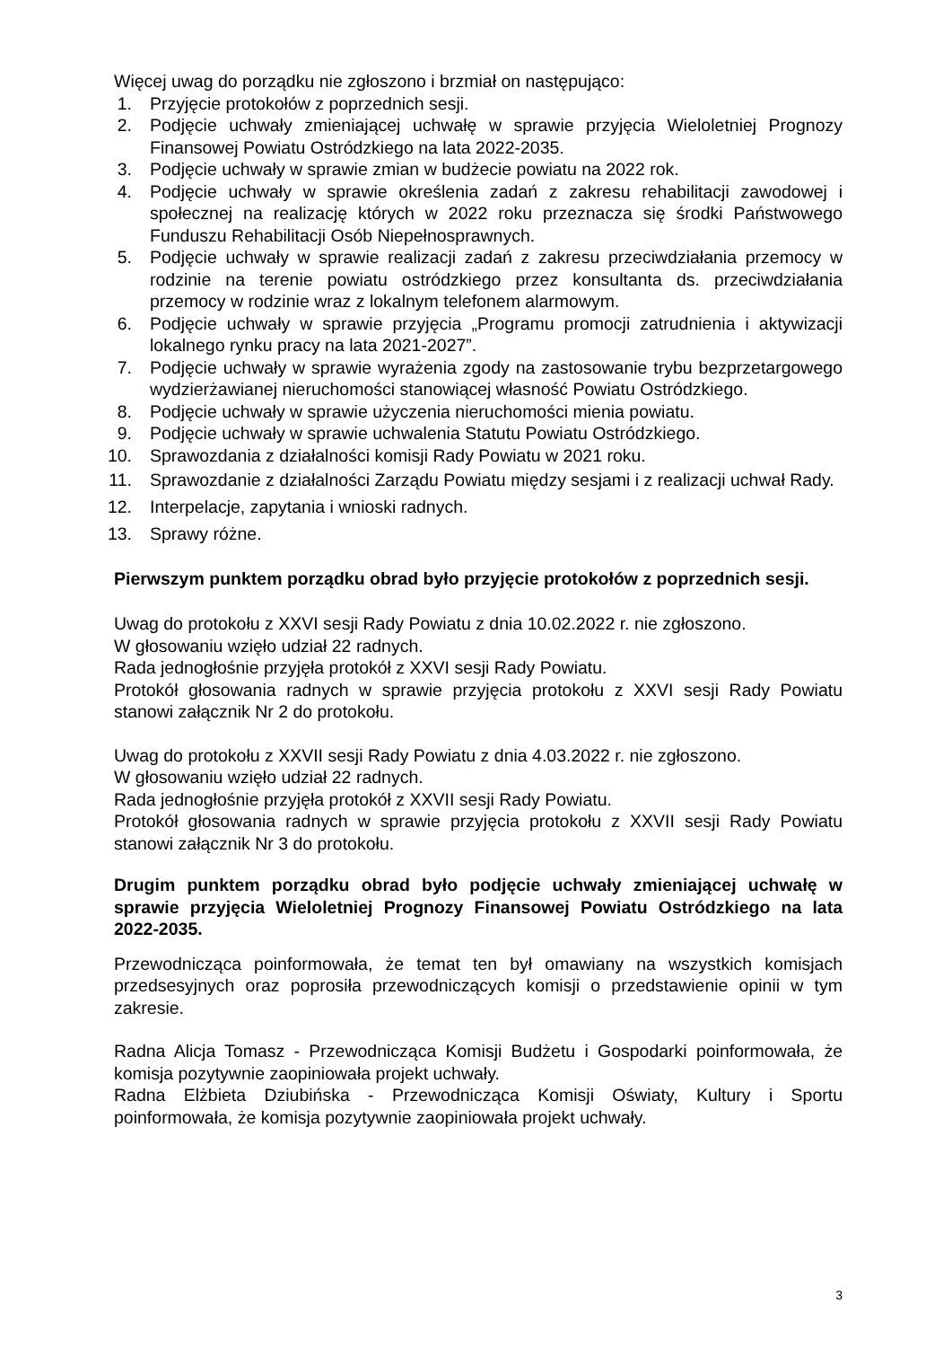Więcej uwag do porządku nie zgłoszono i brzmiał on następująco:
1. Przyjęcie protokołów z poprzednich sesji.
2. Podjęcie uchwały zmieniającej uchwałę w sprawie przyjęcia Wieloletniej Prognozy Finansowej Powiatu Ostródzkiego na lata 2022-2035.
3. Podjęcie uchwały w sprawie zmian w budżecie powiatu na 2022 rok.
4. Podjęcie uchwały w sprawie określenia zadań z zakresu rehabilitacji zawodowej i społecznej na realizację których w 2022 roku przeznacza się środki Państwowego Funduszu Rehabilitacji Osób Niepełnosprawnych.
5. Podjęcie uchwały w sprawie realizacji zadań z zakresu przeciwdziałania przemocy w rodzinie na terenie powiatu ostródzkiego przez konsultanta ds. przeciwdziałania przemocy w rodzinie wraz z lokalnym telefonem alarmowym.
6. Podjęcie uchwały w sprawie przyjęcia „Programu promocji zatrudnienia i aktywizacji lokalnego rynku pracy na lata 2021-2027”.
7. Podjęcie uchwały w sprawie wyrażenia zgody na zastosowanie trybu bezprzetargowego wydzierżawianej nieruchomości stanowiącej własność Powiatu Ostródzkiego.
8. Podjęcie uchwały w sprawie użyczenia nieruchomości mienia powiatu.
9. Podjęcie uchwały w sprawie uchwalenia Statutu Powiatu Ostródzkiego.
10. Sprawozdania z działalności komisji Rady Powiatu w 2021 roku.
11. Sprawozdanie z działalności Zarządu Powiatu między sesjami i z realizacji uchwał Rady.
12. Interpelacje, zapytania i wnioski radnych.
13. Sprawy różne.
Pierwszym punktem porządku obrad było przyjęcie protokołów z poprzednich sesji.
Uwag do protokołu z XXVI sesji Rady Powiatu z dnia 10.02.2022 r. nie zgłoszono.
W głosowaniu wzięło udział 22 radnych.
Rada jednogłośnie przyjęła protokół z XXVI sesji Rady Powiatu.
Protokół głosowania radnych w sprawie przyjęcia protokołu z XXVI sesji Rady Powiatu stanowi załącznik Nr 2 do protokołu.
Uwag do protokołu z XXVII sesji Rady Powiatu z dnia 4.03.2022 r. nie zgłoszono.
W głosowaniu wzięło udział 22 radnych.
Rada jednogłośnie przyjęła protokół z XXVII sesji Rady Powiatu.
Protokół głosowania radnych w sprawie przyjęcia protokołu z XXVII sesji Rady Powiatu stanowi załącznik Nr 3 do protokołu.
Drugim punktem porządku obrad było podjęcie uchwały zmieniającej uchwałę w sprawie przyjęcia Wieloletniej Prognozy Finansowej Powiatu Ostródzkiego na lata 2022-2035.
Przewodnicząca poinformowała, że temat ten był omawiany na wszystkich komisjach przedsesyjnych oraz poprosiła przewodniczących komisji o przedstawienie opinii w tym zakresie.
Radna Alicja Tomasz - Przewodnicząca Komisji Budżetu i Gospodarki poinformowała, że komisja pozytywnie zaopiniowała projekt uchwały.
Radna Elżbieta Dziubińska - Przewodnicząca Komisji Oświaty, Kultury i Sportu poinformowała, że komisja pozytywnie zaopiniowała projekt uchwały.
3